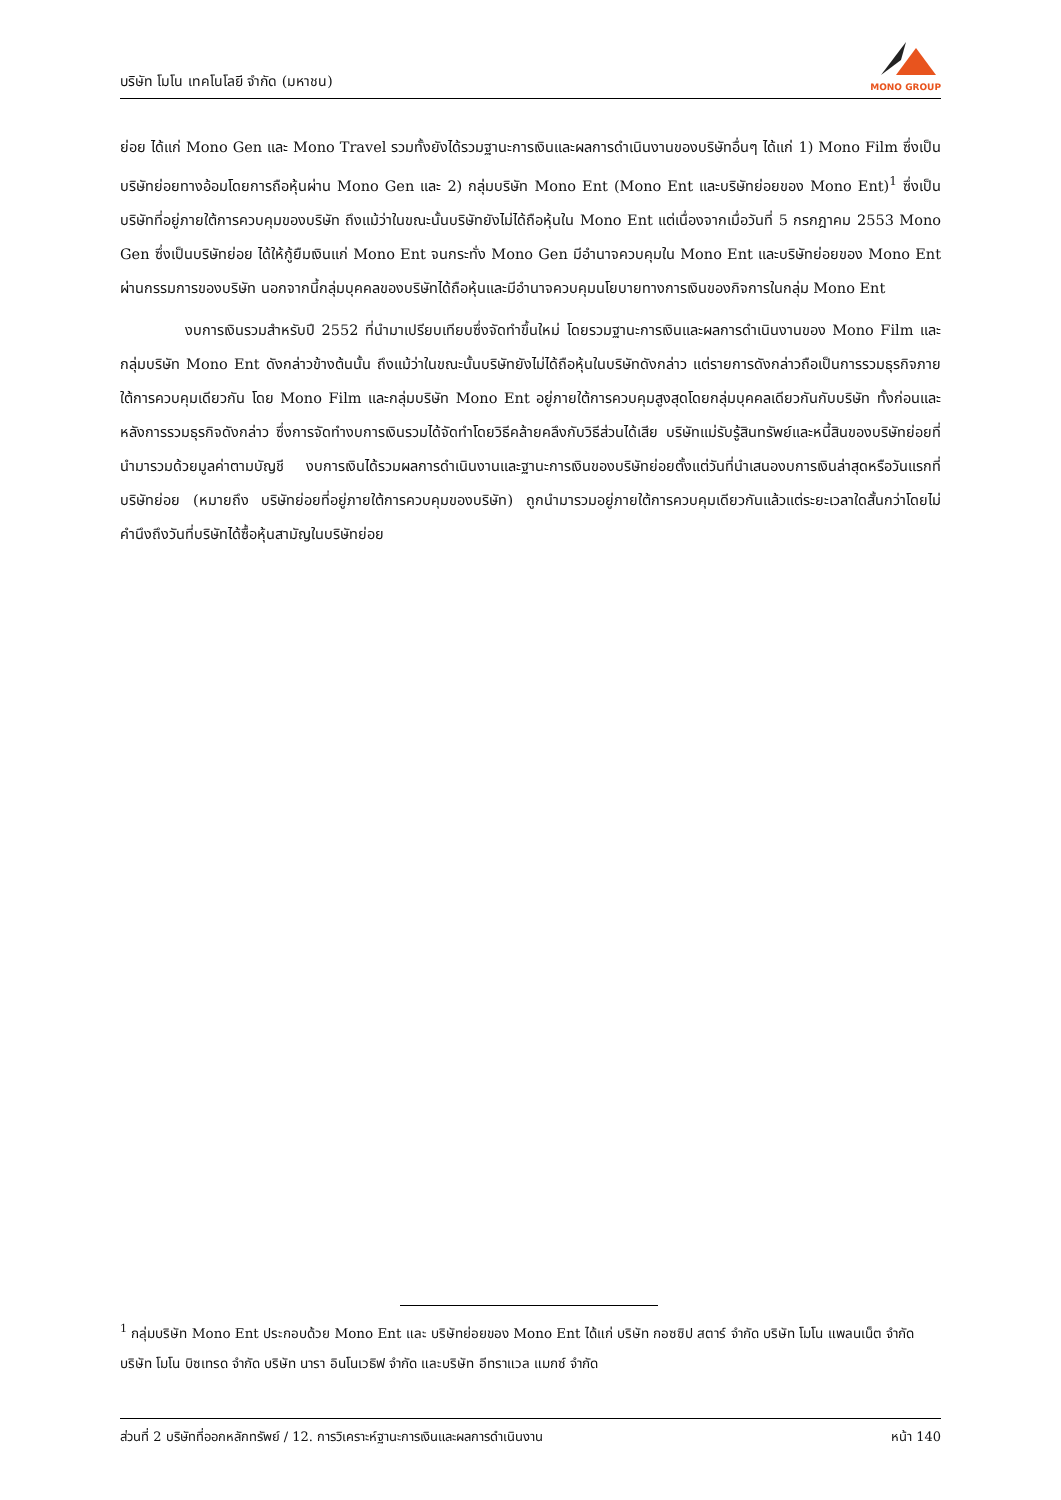บริษัท โมโน เทคโนโลยี จำกัด (มหาชน)
MONO GROUP
ย่อย ได้แก่ Mono Gen และ Mono Travel รวมทั้งยังได้รวมฐานะการเงินและผลการดำเนินงานของบริษัทอื่นๆ ได้แก่ 1) Mono Film ซึ่งเป็นบริษัทย่อยทางอ้อมโดยการถือหุ้นผ่าน Mono Gen และ 2) กลุ่มบริษัท Mono Ent (Mono Ent และบริษัทย่อยของ Mono Ent)<sup>1</sup> ซึ่งเป็นบริษัทที่อยู่ภายใต้การควบคุมของบริษัท ถึงแม้ว่าในขณะนั้นบริษัทยังไม่ได้ถือหุ้นใน Mono Ent แต่เนื่องจากเมื่อวันที่ 5 กรกฎาคม 2553 Mono Gen ซึ่งเป็นบริษัทย่อย ได้ให้กู้ยืมเงินแก่ Mono Ent จนกระทั่ง Mono Gen มีอำนาจควบคุมใน Mono Ent และบริษัทย่อยของ Mono Ent ผ่านกรรมการของบริษัท นอกจากนี้กลุ่มบุคคลของบริษัทได้ถือหุ้นและมีอำนาจควบคุมนโยบายทางการเงินของกิจการในกลุ่ม Mono Ent
งบการเงินรวมสำหรับปี 2552 ที่นำมาเปรียบเทียบซึ่งจัดทำขึ้นใหม่ โดยรวมฐานะการเงินและผลการดำเนินงานของ Mono Film และกลุ่มบริษัท Mono Ent ดังกล่าวข้างต้นนั้น ถึงแม้ว่าในขณะนั้นบริษัทยังไม่ได้ถือหุ้นในบริษัทดังกล่าว แต่รายการดังกล่าวถือเป็นการรวมธุรกิจภายใต้การควบคุมเดียวกัน โดย Mono Film และกลุ่มบริษัท Mono Ent อยู่ภายใต้การควบคุมสูงสุดโดยกลุ่มบุคคลเดียวกันกับบริษัท ทั้งก่อนและหลังการรวมธุรกิจดังกล่าว ซึ่งการจัดทำงบการเงินรวมได้จัดทำโดยวิธีคล้ายคลึงกับวิธีส่วนได้เสีย บริษัทแม่รับรู้สินทรัพย์และหนี้สินของบริษัทย่อยที่นำมารวมด้วยมูลค่าตามบัญชี งบการเงินได้รวมผลการดำเนินงานและฐานะการเงินของบริษัทย่อยตั้งแต่วันที่นำเสนองบการเงินล่าสุดหรือวันแรกที่บริษัทย่อย (หมายถึง บริษัทย่อยที่อยู่ภายใต้การควบคุมของบริษัท) ถูกนำมารวมอยู่ภายใต้การควบคุมเดียวกันแล้วแต่ระยะเวลาใดสั้นกว่าโดยไม่คำนึงถึงวันที่บริษัทได้ซื้อหุ้นสามัญในบริษัทย่อย
<sup>1</sup> กลุ่มบริษัท Mono Ent ประกอบด้วย Mono Ent และ บริษัทย่อยของ Mono Ent ได้แก่ บริษัท กอซซิป สตาร์ จำกัด บริษัท โมโน แพลนเน็ต จำกัด บริษัท โมโน บิซเทรด จำกัด บริษัท นารา อินโนเวธิฟ จำกัด และบริษัท อีทราแวล แมกซ์ จำกัด
ส่วนที่ 2 บริษัทที่ออกหลักทรัพย์ / 12. การวิเคราะห์ฐานะการเงินและผลการดำเนินงาน หน้า 140